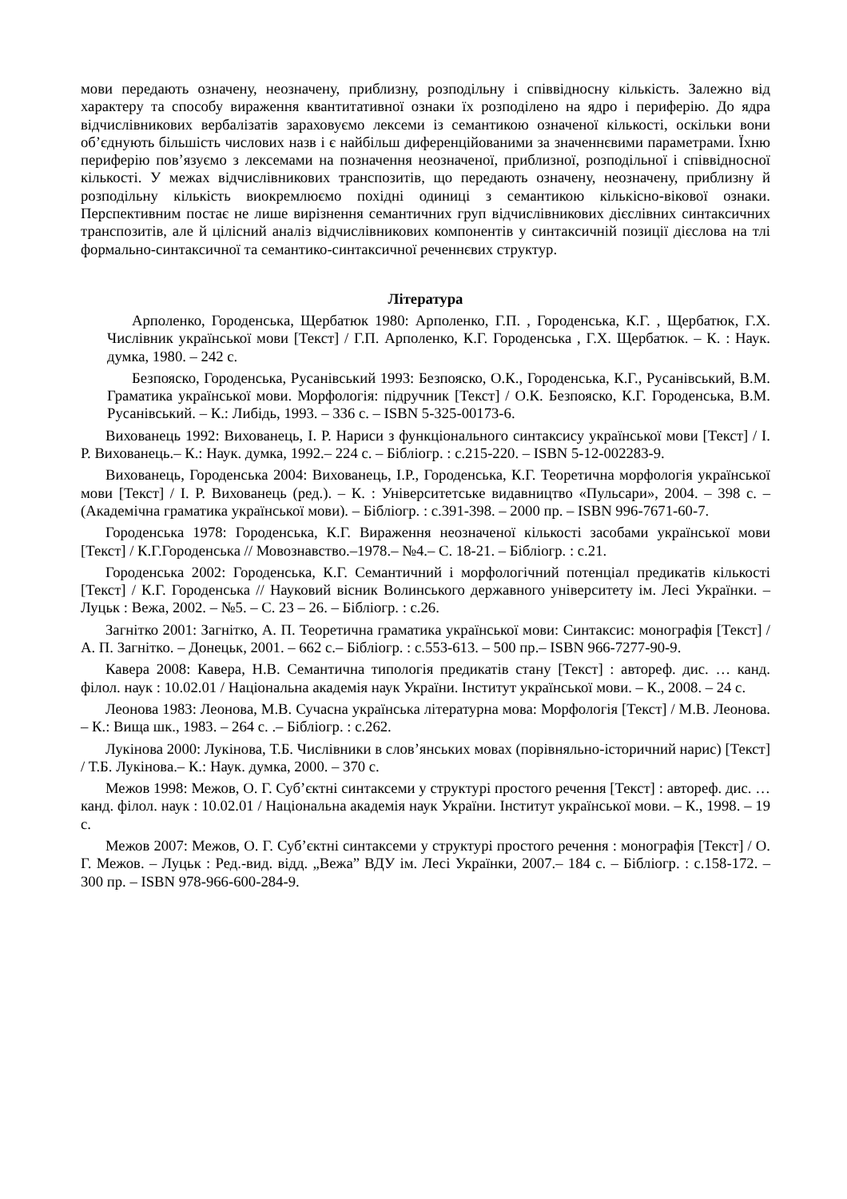мови передають означену, неозначену, приблизну, розподільну і співвідносну кількість. Залежно від характеру та способу вираження квантитативної ознаки їх розподілено на ядро і периферію. До ядра відчислівникових вербалізатів зараховуємо лексеми із семантикою означеної кількості, оскільки вони об’єднують більшість числових назв і є найбільш диференційованими за значеннєвими параметрами. Їхню периферію пов’язуємо з лексемами на позначення неозначеної, приблизної, розподільної і співвідносної кількості. У межах відчислівникових транспозитів, що передають означену, неозначену, приблизну й розподільну кількість виокремлюємо похідні одиниці з семантикою кількісно-вікової ознаки. Перспективним постає не лише вирізнення семантичних груп відчислівникових дієслівних синтаксичних транспозитів, але й цілісний аналіз відчислівникових компонентів у синтаксичній позиції дієслова на тлі формально-синтаксичної та семантико-синтаксичної реченнєвих структур.
Література
Арполенко, Городенська, Щербатюк 1980: Арполенко, Г.П. , Городенська, К.Г. , Щербатюк, Г.Х. Числівник української мови [Текст] / Г.П. Арполенко, К.Г. Городенська , Г.Х. Щербатюк. – К. : Наук. думка, 1980. – 242 с.
Безпояско, Городенська, Русанівський 1993: Безпояско, О.К., Городенська, К.Г., Русанівський, В.М. Граматика української мови. Морфологія: підручник [Текст] / О.К. Безпояско, К.Г. Городенська, В.М. Русанівський. – К.: Либідь, 1993. – 336 с. – ISBN 5-325-00173-6.
Вихованець 1992: Вихованець, І. Р. Нариси з функціонального синтаксису української мови [Текст] / І. Р. Вихованець.– К.: Наук. думка, 1992.– 224 с. – Бібліогр. : с.215-220. – ISBN 5-12-002283-9.
Вихованець, Городенська 2004: Вихованець, І.Р., Городенська, К.Г. Теоретична морфологія української мови [Текст] / І. Р. Вихованець (ред.). – К. : Університетське видавництво «Пульсари», 2004. – 398 с. – (Академічна граматика української мови). – Бібліогр. : с.391-398. – 2000 пр. – ISBN 996-7671-60-7.
Городенська 1978: Городенська, К.Г. Вираження неозначеної кількості засобами української мови [Текст] / К.Г.Городенська // Мовознавство.–1978.– №4.– С. 18-21. – Бібліогр. : с.21.
Городенська 2002: Городенська, К.Г. Семантичний і морфологічний потенціал предикатів кількості [Текст] / К.Г. Городенська // Науковий вісник Волинського державного університету ім. Лесі Українки. – Луцьк : Вежа, 2002. – №5. – С. 23 – 26. – Бібліогр. : с.26.
Загнітко 2001: Загнітко, А. П. Теоретична граматика української мови: Синтаксис: монографія [Текст] / А. П. Загнітко. – Донецьк, 2001. – 662 с.– Бібліогр. : с.553-613. – 500 пр.– ISBN 966-7277-90-9.
Кавера 2008: Кавера, Н.В. Семантична типологія предикатів стану [Текст] : автореф. дис. … канд. філол. наук : 10.02.01 / Національна академія наук України. Інститут української мови. – К., 2008. – 24 с.
Леонова 1983: Леонова, М.В. Сучасна українська літературна мова: Морфологія [Текст] / М.В. Леонова. – К.: Вища шк., 1983. – 264 с. .– Бібліогр. : с.262.
Лукінова 2000: Лукінова, Т.Б. Числівники в слов’янських мовах (порівняльно-історичний нарис) [Текст] / Т.Б. Лукінова.– К.: Наук. думка, 2000. – 370 с.
Межов 1998: Межов, О. Г. Суб’єктні синтаксеми у структурі простого речення [Текст] : автореф. дис. … канд. філол. наук : 10.02.01 / Національна академія наук України. Інститут української мови. – К., 1998. – 19 с.
Межов 2007: Межов, О. Г. Суб’єктні синтаксеми у структурі простого речення : монографія [Текст] / О. Г. Межов. – Луцьк : Ред.-вид. відд. „Вежа” ВДУ ім. Лесі Українки, 2007.– 184 с. – Бібліогр. : с.158-172. – 300 пр. – ISBN 978-966-600-284-9.